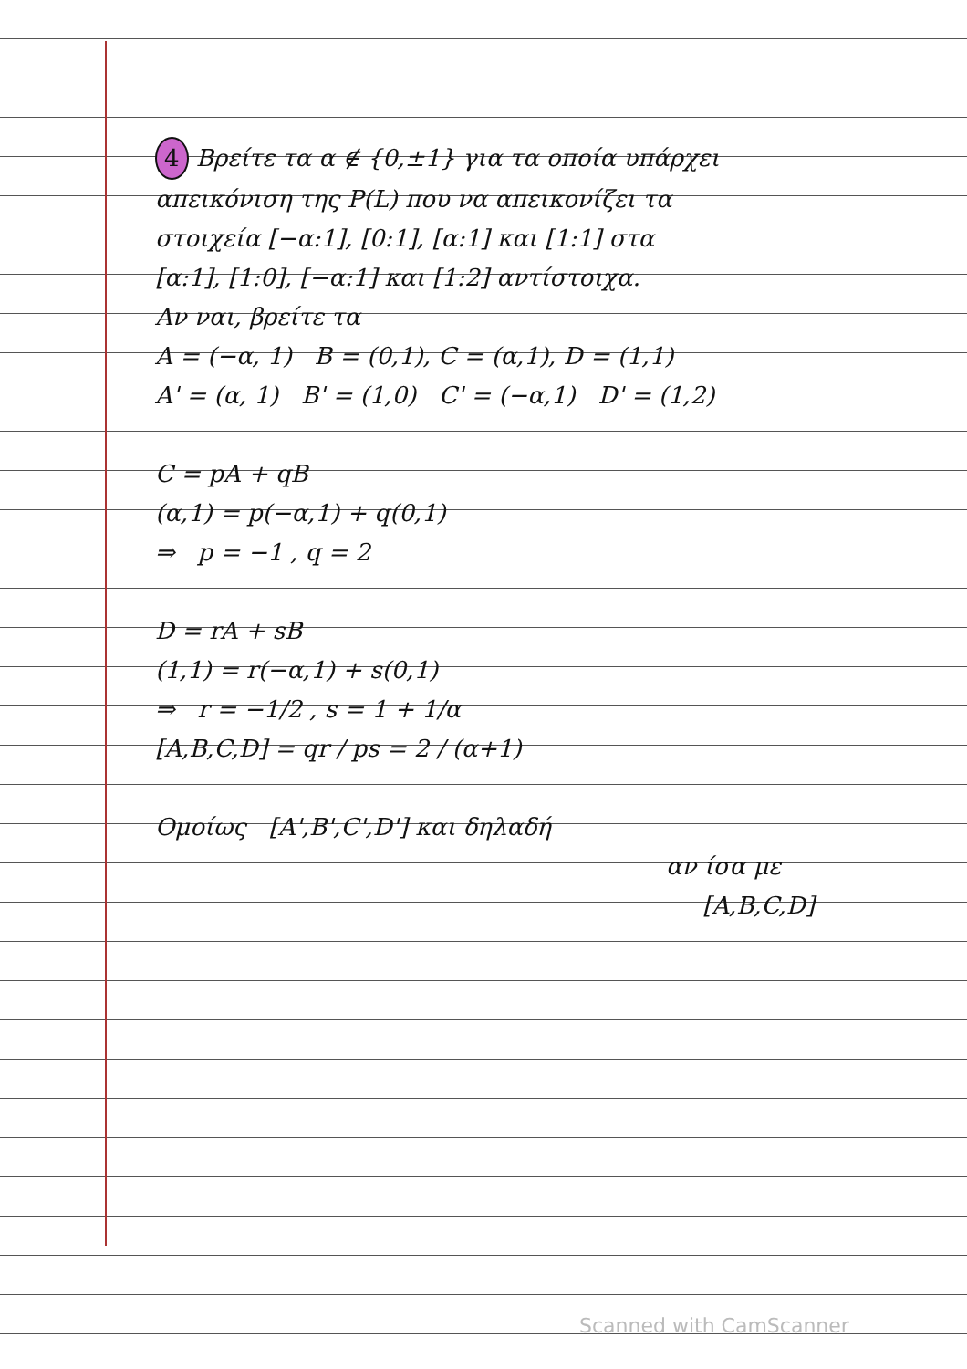4 Βρείτε τα α ∉ {0,±1} για τα οποία υπάρχει
απεικόνιση της P(L) που να απεικονίζει τα
στοιχεία [−α:1], [0:1], [α:1] και [1:1] στα
[α:1], [1:0], [−α:1] και [1:2] αντίστοιχα.
Αν ναι, βρείτε τα
A = (−α, 1) B = (0,1), C = (α,1), D = (1,1)
A' = (α, 1) B' = (1,0) C' = (−α,1) D' = (1,2)
C = pA + qB
(α,1) = p(−α,1) + q(0,1)
⇒ p = −1 , q = 2
D = rA + sB
(1,1) = r(−α,1) + s(0,1)
⇒ r = −1/2 , s = 1 + 1/α
[A,B,C,D] = qr / ps = 2 / (α+1)
Ομοίως [A',B',C',D'] και δηλαδή
αν ίσα με
[A,B,C,D]
Scanned with CamScanner